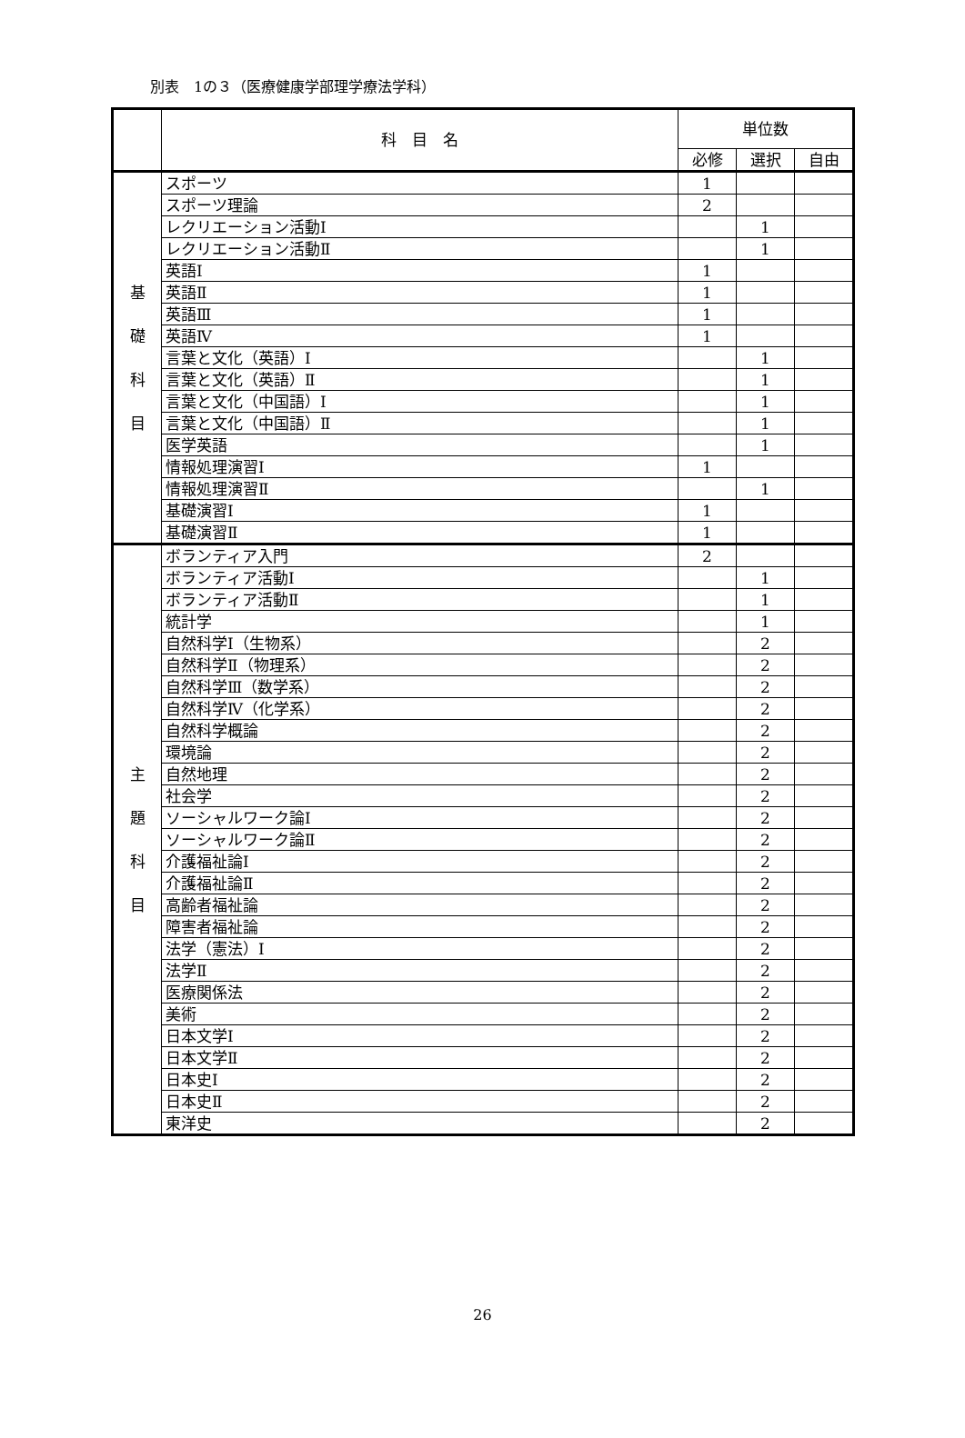別表　1の３（医療健康学部理学療法学科）
| | 科 目 名 | 単位数 | | |
| --- | --- | --- | --- | --- |
| | | 必修 | 選択 | 自由 |
| 基 礎 科 目 | スポーツ | 1 | | |
| | スポーツ理論 | 2 | | |
| | レクリエーション活動Ⅰ | | 1 | |
| | レクリエーション活動Ⅱ | | 1 | |
| | 英語Ⅰ | 1 | | |
| | 英語Ⅱ | 1 | | |
| | 英語Ⅲ | 1 | | |
| | 英語Ⅳ | 1 | | |
| | 言葉と文化（英語）Ⅰ | | 1 | |
| | 言葉と文化（英語）Ⅱ | | 1 | |
| | 言葉と文化（中国語）Ⅰ | | 1 | |
| | 言葉と文化（中国語）Ⅱ | | 1 | |
| | 医学英語 | | 1 | |
| | 情報処理演習Ⅰ | 1 | | |
| | 情報処理演習Ⅱ | | 1 | |
| | 基礎演習Ⅰ | 1 | | |
| | 基礎演習Ⅱ | 1 | | |
| 主 題 科 目 | ボランティア入門 | 2 | | |
| | ボランティア活動Ⅰ | | 1 | |
| | ボランティア活動Ⅱ | | 1 | |
| | 統計学 | | 1 | |
| | 自然科学Ⅰ（生物系） | | 2 | |
| | 自然科学Ⅱ（物理系） | | 2 | |
| | 自然科学Ⅲ（数学系） | | 2 | |
| | 自然科学Ⅳ（化学系） | | 2 | |
| | 自然科学概論 | | 2 | |
| | 環境論 | | 2 | |
| | 自然地理 | | 2 | |
| | 社会学 | | 2 | |
| | ソーシャルワーク論Ⅰ | | 2 | |
| | ソーシャルワーク論Ⅱ | | 2 | |
| | 介護福祉論Ⅰ | | 2 | |
| | 介護福祉論Ⅱ | | 2 | |
| | 高齢者福祉論 | | 2 | |
| | 障害者福祉論 | | 2 | |
| | 法学（憲法）Ⅰ | | 2 | |
| | 法学Ⅱ | | 2 | |
| | 医療関係法 | | 2 | |
| | 美術 | | 2 | |
| | 日本文学Ⅰ | | 2 | |
| | 日本文学Ⅱ | | 2 | |
| | 日本史Ⅰ | | 2 | |
| | 日本史Ⅱ | | 2 | |
| | 東洋史 | | 2 | |
26